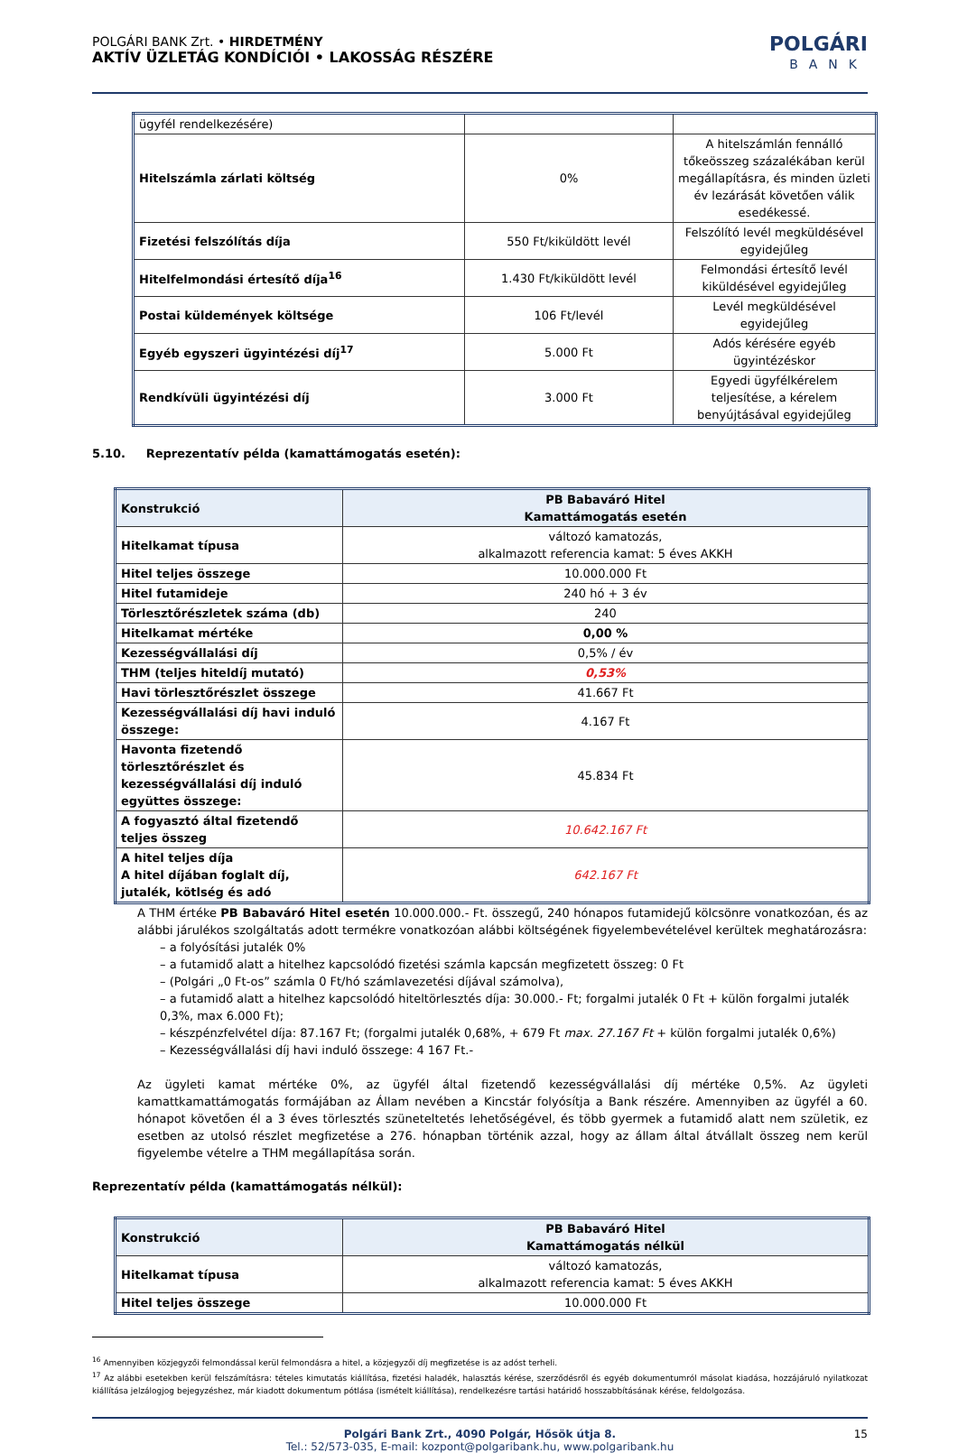POLGÁRI BANK Zrt. • HIRDETMÉNY
AKTÍV ÜZLETÁG KONDÍCIÓI • LAKOSSÁG RÉSZÉRE
POLGÁRI
BANK
| ügyfél rendelkezésére) | | |
| Hitelszámla zárlati költség | 0% | A hitelszámlán fennálló tőkeösszeg százalékában kerül megállapításra, és minden üzleti év lezárását követően válik esedékessé. |
| Fizetési felszólítás díja | 550 Ft/kiküldött levél | Felszólító levél megküldésével egyidejűleg |
| Hitelfelmondási értesítő díja<sup>16</sup> | 1.430 Ft/kiküldött levél | Felmondási értesítő levél kiküldésével egyidejűleg |
| Postai küldemények költsége | 106 Ft/levél | Levél megküldésével egyidejűleg |
| Egyéb egyszeri ügyintézési díj<sup>17</sup> | 5.000 Ft | Adós kérésére egyéb ügyintézéskor |
| Rendkívüli ügyintézési díj | 3.000 Ft | Egyedi ügyfélkérelem teljesítése, a kérelem benyújtásával egyidejűleg |
5.10. Reprezentatív példa (kamattámogatás esetén):
| Konstrukció | PB Babaváró Hitel Kamattámogatás esetén |
| Hitelkamat típusa | változó kamatozás, alkalmazott referencia kamat: 5 éves AKKH |
| Hitel teljes összege | 10.000.000 Ft |
| Hitel futamideje | 240 hó + 3 év |
| Törlesztőrészletek száma (db) | 240 |
| Hitelkamat mértéke | 0,00 % |
| Kezességvállalási díj | 0,5% / év |
| THM (teljes hiteldíj mutató) | 0,53% |
| Havi törlesztőrészlet összege | 41.667 Ft |
| Kezességvállalási díj havi induló összege: | 4.167 Ft |
| Havonta fizetendő törlesztőrészlet és kezességvállalási díj induló együttes összege: | 45.834 Ft |
| A fogyasztó által fizetendő teljes összeg | 10.642.167 Ft |
| A hitel teljes díja A hitel díjában foglalt díj, jutalék, kötlség és adó | 642.167 Ft |
A THM értéke PB Babaváró Hitel esetén 10.000.000.- Ft. összegű, 240 hónapos futamidejű kölcsönre vonatkozóan, és az alábbi járulékos szolgáltatás adott termékre vonatkozóan alábbi költségének figyelembevételével kerültek meghatározásra:
– a folyósítási jutalék 0%
– a futamidő alatt a hitelhez kapcsolódó fizetési számla kapcsán megfizetett összeg: 0 Ft
– (Polgári „0 Ft-os” számla 0 Ft/hó számlavezetési díjával számolva),
– a futamidő alatt a hitelhez kapcsolódó hiteltörlesztés díja: 30.000.- Ft; forgalmi jutalék 0 Ft + külön forgalmi jutalék 0,3%, max 6.000 Ft);
– készpénzfelvétel díja: 87.167 Ft; (forgalmi jutalék 0,68%, + 679 Ft max. 27.167 Ft + külön forgalmi jutalék 0,6%)
– Kezességvállalási díj havi induló összege: 4 167 Ft.-
Az ügyleti kamat mértéke 0%, az ügyfél által fizetendő kezességvállalási díj mértéke 0,5%. Az ügyleti kamattkamattámogatás formájában az Állam nevében a Kincstár folyósítja a Bank részére. Amennyiben az ügyfél a 60. hónapot követően él a 3 éves törlesztés szüneteltetés lehetőségével, és több gyermek a futamidő alatt nem születik, ez esetben az utolsó részlet megfizetése a 276. hónapban történik azzal, hogy az állam által átvállalt összeg nem kerül figyelembe vételre a THM megállapítása során.
Reprezentatív példa (kamattámogatás nélkül):
| Konstrukció | PB Babaváró Hitel Kamattámogatás nélkül |
| Hitelkamat típusa | változó kamatozás, alkalmazott referencia kamat: 5 éves AKKH |
| Hitel teljes összege | 10.000.000 Ft |
<sup>16</sup> Amennyiben közjegyzői felmondással kerül felmondásra a hitel, a közjegyzői díj megfizetése is az adóst terheli.
<sup>17</sup> Az alábbi esetekben kerül felszámításra: tételes kimutatás kiállítása, fizetési haladék, halasztás kérése, szerződésről és egyéb dokumentumról másolat kiadása, hozzájáruló nyilatkozat kiállítása jelzálogjog bejegyzéshez, már kiadott dokumentum pótlása (ismételt kiállítása), rendelkezésre tartási határidő hosszabbításának kérése, feldolgozása.
Polgári Bank Zrt., 4090 Polgár, Hősök útja 8. 15
Tel.: 52/573-035, E-mail: kozpont@polgaribank.hu, www.polgaribank.hu